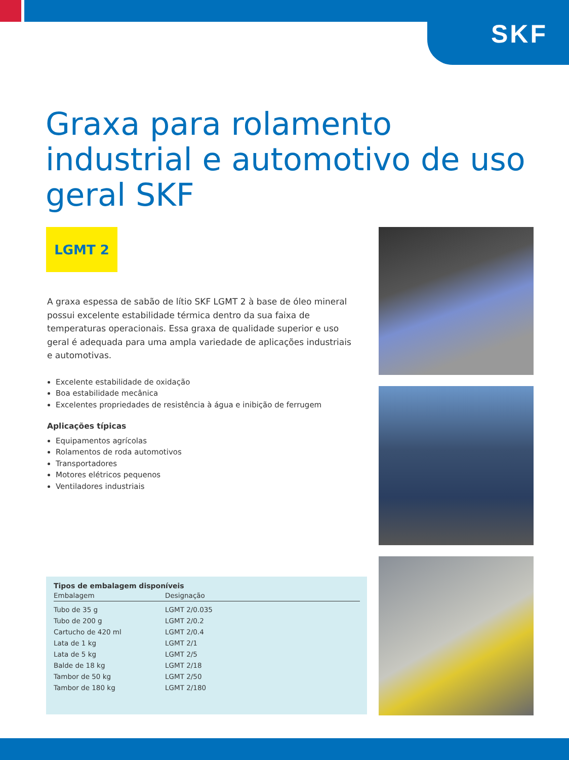SKF
Graxa para rolamento industrial e automotivo de uso geral SKF
LGMT 2
A graxa espessa de sabão de lítio SKF LGMT 2 à base de óleo mineral possui excelente estabilidade térmica dentro da sua faixa de temperaturas operacionais. Essa graxa de qualidade superior e uso geral é adequada para uma ampla variedade de aplicações industriais e automotivas.
Excelente estabilidade de oxidação
Boa estabilidade mecânica
Excelentes propriedades de resistência à água e inibição de ferrugem
Aplicações típicas
Equipamentos agrícolas
Rolamentos de roda automotivos
Transportadores
Motores elétricos pequenos
Ventiladores industriais
Tipos de embalagem disponíveis
| Embalagem | Designação |
| --- | --- |
| Tubo de 35 g | LGMT 2/0.035 |
| Tubo de 200 g | LGMT 2/0.2 |
| Cartucho de 420 ml | LGMT 2/0.4 |
| Lata de 1 kg | LGMT 2/1 |
| Lata de 5 kg | LGMT 2/5 |
| Balde de 18 kg | LGMT 2/18 |
| Tambor de 50 kg | LGMT 2/50 |
| Tambor de 180 kg | LGMT 2/180 |